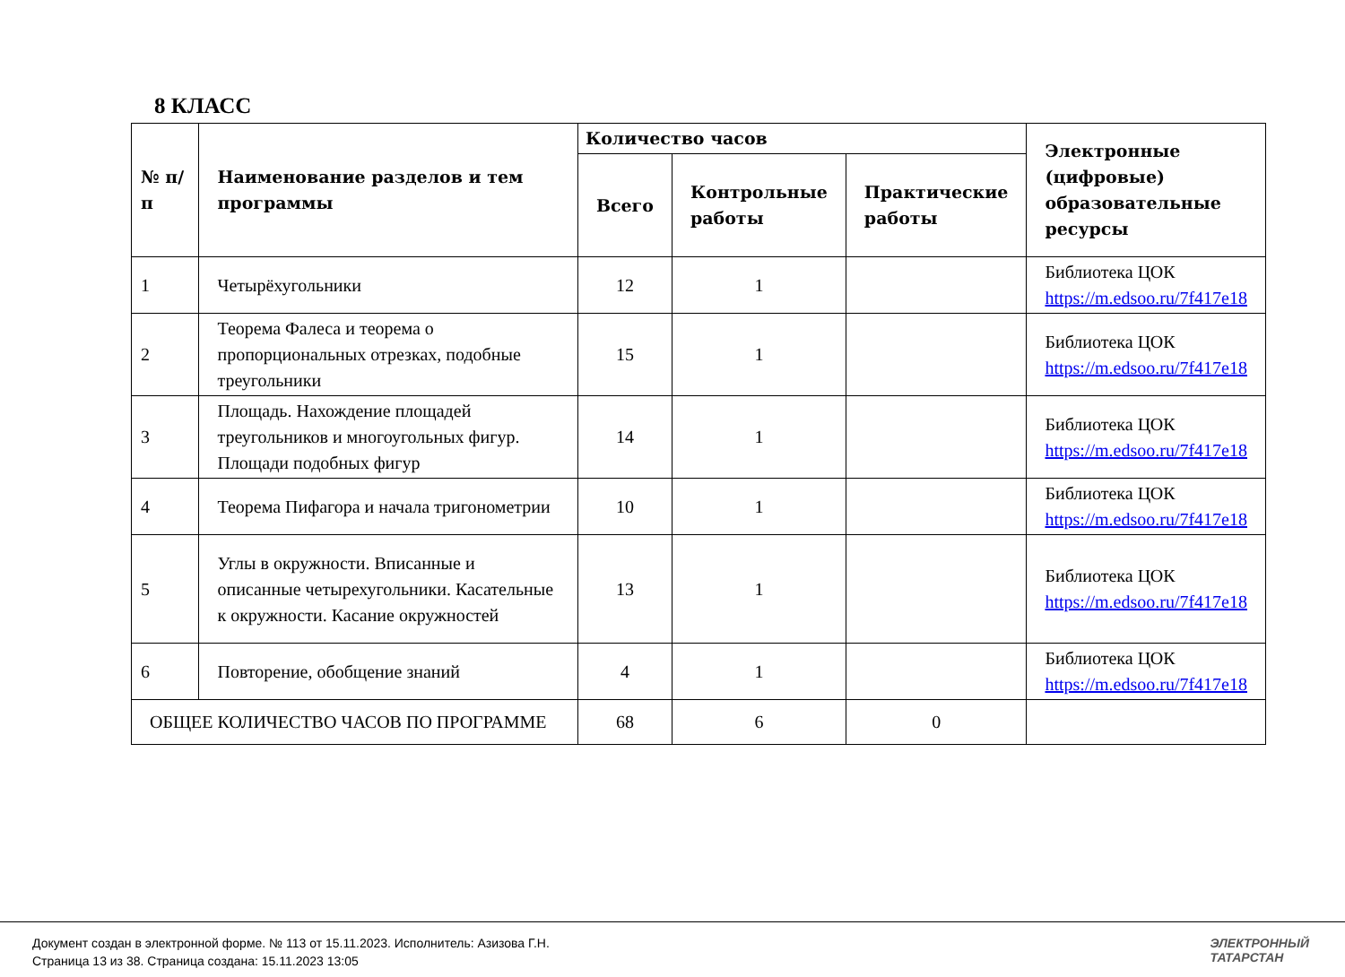8 КЛАСС
| № п/п | Наименование разделов и тем программы | Количество часов | | | Электронные (цифровые) образовательные ресурсы |
| --- | --- | --- | --- | --- | --- |
| | | Всего | Контрольные работы | Практические работы | |
| 1 | Четырёхугольники | 12 | 1 | | Библиотека ЦОК https://m.edsoo.ru/7f417e18 |
| 2 | Теорема Фалеса и теорема о пропорциональных отрезках, подобные треугольники | 15 | 1 | | Библиотека ЦОК https://m.edsoo.ru/7f417e18 |
| 3 | Площадь. Нахождение площадей треугольников и многоугольных фигур. Площади подобных фигур | 14 | 1 | | Библиотека ЦОК https://m.edsoo.ru/7f417e18 |
| 4 | Теорема Пифагора и начала тригонометрии | 10 | 1 | | Библиотека ЦОК https://m.edsoo.ru/7f417e18 |
| 5 | Углы в окружности. Вписанные и описанные четырехугольники. Касательные к окружности. Касание окружностей | 13 | 1 | | Библиотека ЦОК https://m.edsoo.ru/7f417e18 |
| 6 | Повторение, обобщение знаний | 4 | 1 | | Библиотека ЦОК https://m.edsoo.ru/7f417e18 |
| ОБЩЕЕ КОЛИЧЕСТВО ЧАСОВ ПО ПРОГРАММЕ | | 68 | 6 | 0 | |
Документ создан в электронной форме. № 113 от 15.11.2023. Исполнитель: Азизова Г.Н.
Страница 13 из 38. Страница создана: 15.11.2023 13:05
ЭЛЕКТРОННЫЙ
ТАТАРСТАН